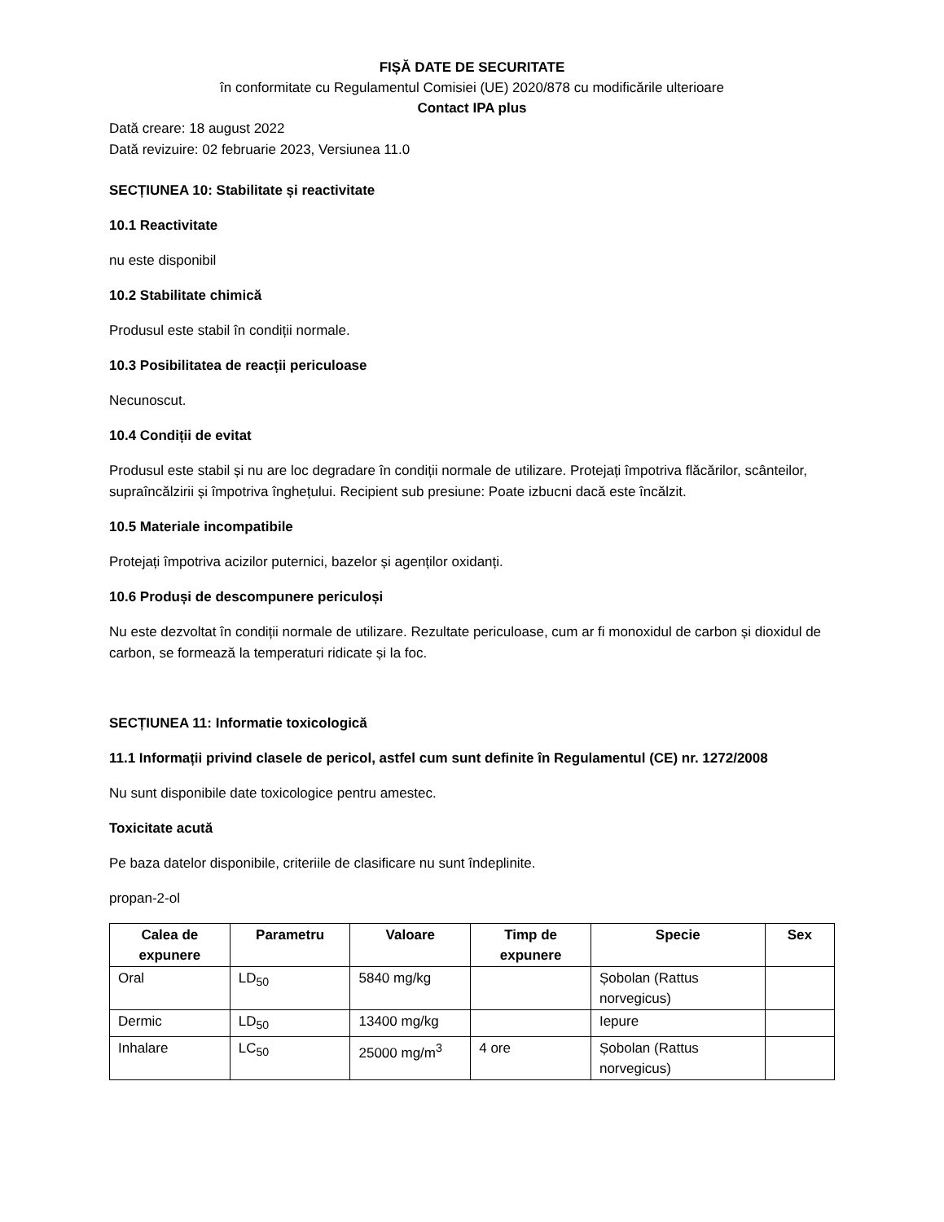FIȘĂ DATE DE SECURITATE
în conformitate cu Regulamentul Comisiei (UE) 2020/878 cu modificările ulterioare
Contact IPA plus
Dată creare: 18 august 2022
Dată revizuire: 02 februarie 2023, Versiunea 11.0
SECȚIUNEA 10: Stabilitate și reactivitate
10.1 Reactivitate
nu este disponibil
10.2 Stabilitate chimică
Produsul este stabil în condiții normale.
10.3 Posibilitatea de reacții periculoase
Necunoscut.
10.4 Condiții de evitat
Produsul este stabil și nu are loc degradare în condiții normale de utilizare. Protejați împotriva flăcărilor, scânteilor, supraîncălzirii și împotriva înghețului. Recipient sub presiune: Poate izbucni dacă este încălzit.
10.5 Materiale incompatibile
Protejați împotriva acizilor puternici, bazelor și agenților oxidanți.
10.6 Produși de descompunere periculoși
Nu este dezvoltat în condiții normale de utilizare. Rezultate periculoase, cum ar fi monoxidul de carbon și dioxidul de carbon, se formează la temperaturi ridicate și la foc.
SECȚIUNEA 11: Informatie toxicologică
11.1 Informații privind clasele de pericol, astfel cum sunt definite în Regulamentul (CE) nr. 1272/2008
Nu sunt disponibile date toxicologice pentru amestec.
Toxicitate acută
Pe baza datelor disponibile, criteriile de clasificare nu sunt îndeplinite.
propan-2-ol
| Calea de expunere | Parametru | Valoare | Timp de expunere | Specie | Sex |
| --- | --- | --- | --- | --- | --- |
| Oral | LD<sub>50</sub> | 5840 mg/kg | | Șobolan (Rattus norvegicus) | |
| Dermic | LD<sub>50</sub> | 13400 mg/kg | | Iepure | |
| Inhalare | LC<sub>50</sub> | 25000 mg/m<sup>3</sup> | 4 ore | Șobolan (Rattus norvegicus) | |